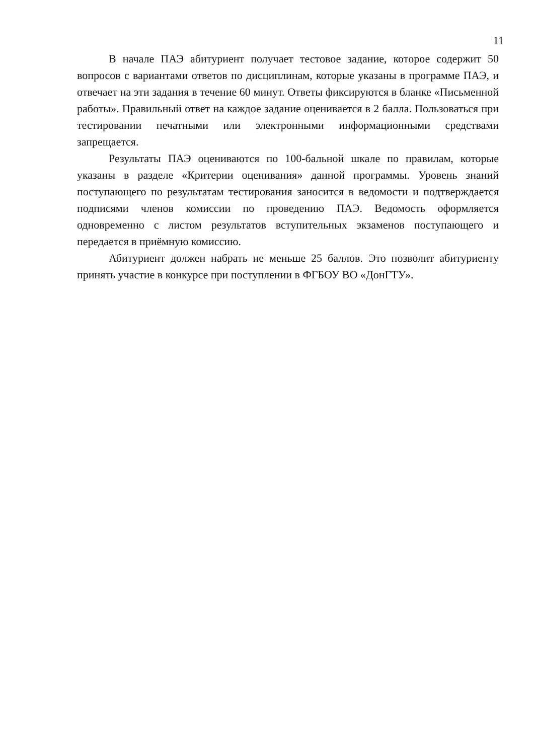11
В начале ПАЭ абитуриент получает тестовое задание, которое содержит 50 вопросов с вариантами ответов по дисциплинам, которые указаны в программе ПАЭ, и отвечает на эти задания в течение 60 минут. Ответы фиксируются в бланке «Письменной работы». Правильный ответ на каждое задание оценивается в 2 балла. Пользоваться при тестировании печатными или электронными информационными средствами запрещается.
Результаты ПАЭ оцениваются по 100-бальной шкале по правилам, которые указаны в разделе «Критерии оценивания» данной программы. Уровень знаний поступающего по результатам тестирования заносится в ведомости и подтверждается подписями членов комиссии по проведению ПАЭ. Ведомость оформляется одновременно с листом результатов вступительных экзаменов поступающего и передается в приёмную комиссию.
Абитуриент должен набрать не меньше 25 баллов. Это позволит абитуриенту принять участие в конкурсе при поступлении в ФГБОУ ВО «ДонГТУ».